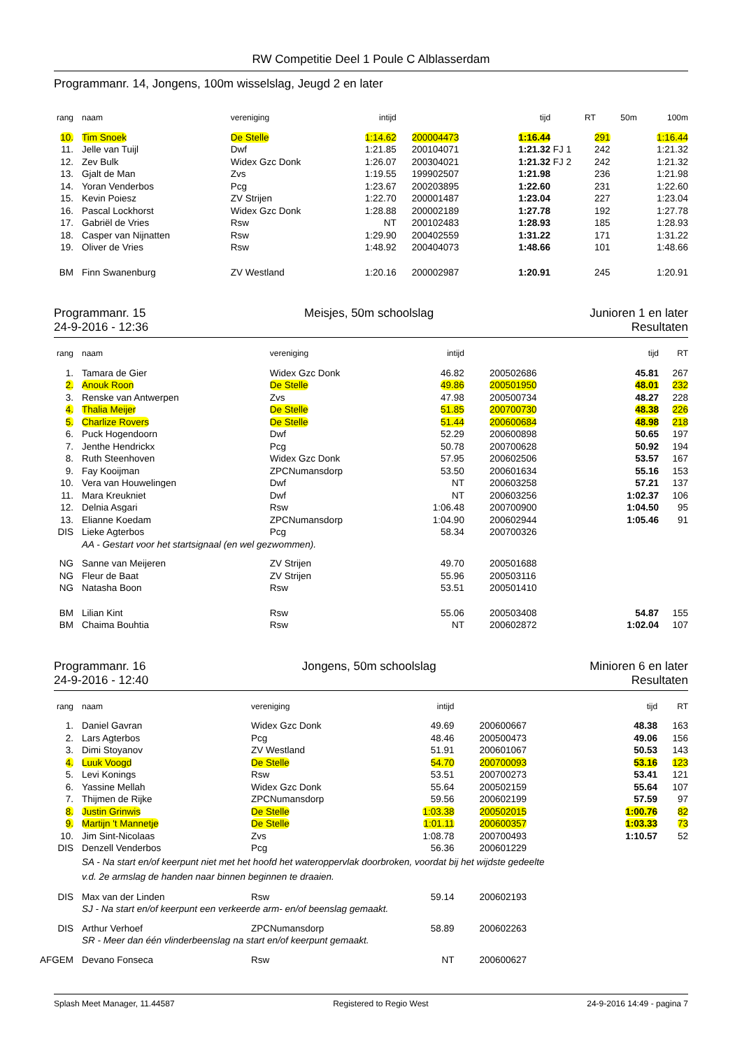RW Competitie Deel 1 Poule C Alblasserdam
Programmanr. 14, Jongens, 100m wisselslag, Jeugd 2 en later
| rang | naam | vereniging | intijd | | tijd | | RT | 50m | 100m |
| --- | --- | --- | --- | --- | --- | --- | --- | --- | --- |
| 10. | Tim Snoek | De Stelle | 1:14.62 | 200004473 | 1:16.44 | | 291 | | 1:16.44 |
| 11. | Jelle van Tuijl | Dwf | 1:21.85 | 200104071 | 1:21.32 | FJ 1 | 242 | | 1:21.32 |
| 12. | Zev Bulk | Widex Gzc Donk | 1:26.07 | 200304021 | 1:21.32 | FJ 2 | 242 | | 1:21.32 |
| 13. | Gjalt de Man | Zvs | 1:19.55 | 199902507 | 1:21.98 | | 236 | | 1:21.98 |
| 14. | Yoran Venderbos | Pcg | 1:23.67 | 200203895 | 1:22.60 | | 231 | | 1:22.60 |
| 15. | Kevin Poiesz | ZV Strijen | 1:22.70 | 200001487 | 1:23.04 | | 227 | | 1:23.04 |
| 16. | Pascal Lockhorst | Widex Gzc Donk | 1:28.88 | 200002189 | 1:27.78 | | 192 | | 1:27.78 |
| 17. | Gabriël de Vries | Rsw | NT | 200102483 | 1:28.93 | | 185 | | 1:28.93 |
| 18. | Casper van Nijnatten | Rsw | 1:29.90 | 200402559 | 1:31.22 | | 171 | | 1:31.22 |
| 19. | Oliver de Vries | Rsw | 1:48.92 | 200404073 | 1:48.66 | | 101 | | 1:48.66 |
| BM | Finn Swanenburg | ZV Westland | 1:20.16 | 200002987 | 1:20.91 | | 245 | | 1:20.91 |
Programmanr. 15
24-9-2016 - 12:36
Meisjes, 50m schoolslag Junioren 1 en later
Resultaten
| rang | naam | vereniging | intijd | | tijd | RT |
| --- | --- | --- | --- | --- | --- | --- |
| 1. | Tamara de Gier | Widex Gzc Donk | 46.82 | 200502686 | 45.81 | 267 |
| 2. | Anouk Roon | De Stelle | 49.86 | 200501950 | 48.01 | 232 |
| 3. | Renske van Antwerpen | Zvs | 47.98 | 200500734 | 48.27 | 228 |
| 4. | Thalia Meijer | De Stelle | 51.85 | 200700730 | 48.38 | 226 |
| 5. | Charlize Rovers | De Stelle | 51.44 | 200600684 | 48.98 | 218 |
| 6. | Puck Hogendoorn | Dwf | 52.29 | 200600898 | 50.65 | 197 |
| 7. | Jenthe Hendrickx | Pcg | 50.78 | 200700628 | 50.92 | 194 |
| 8. | Ruth Steenhoven | Widex Gzc Donk | 57.95 | 200602506 | 53.57 | 167 |
| 9. | Fay Kooijman | ZPCNumansdorp | 53.50 | 200601634 | 55.16 | 153 |
| 10. | Vera van Houwelingen | Dwf | NT | 200603258 | 57.21 | 137 |
| 11. | Mara Kreukniet | Dwf | NT | 200603256 | 1:02.37 | 106 |
| 12. | Delnia Asgari | Rsw | 1:06.48 | 200700900 | 1:04.50 | 95 |
| 13. | Elianne Koedam | ZPCNumansdorp | 1:04.90 | 200602944 | 1:05.46 | 91 |
| DIS | Lieke Agterbos | Pcg | 58.34 | 200700326 | | |
| | AA - Gestart voor het startsignaal (en wel gezwommen). | | | | | |
| NG | Sanne van Meijeren | ZV Strijen | 49.70 | 200501688 | | |
| NG | Fleur de Baat | ZV Strijen | 55.96 | 200503116 | | |
| NG | Natasha Boon | Rsw | 53.51 | 200501410 | | |
| BM | Lilian Kint | Rsw | 55.06 | 200503408 | 54.87 | 155 |
| BM | Chaima Bouhtia | Rsw | NT | 200602872 | 1:02.04 | 107 |
Programmanr. 16
24-9-2016 - 12:40
Jongens, 50m schoolslag Minioren 6 en later
Resultaten
| rang | naam | vereniging | intijd | | tijd | RT |
| --- | --- | --- | --- | --- | --- | --- |
| 1. | Daniel Gavran | Widex Gzc Donk | 49.69 | 200600667 | 48.38 | 163 |
| 2. | Lars Agterbos | Pcg | 48.46 | 200500473 | 49.06 | 156 |
| 3. | Dimi Stoyanov | ZV Westland | 51.91 | 200601067 | 50.53 | 143 |
| 4. | Luuk Voogd | De Stelle | 54.70 | 200700093 | 53.16 | 123 |
| 5. | Levi Konings | Rsw | 53.51 | 200700273 | 53.41 | 121 |
| 6. | Yassine Mellah | Widex Gzc Donk | 55.64 | 200502159 | 55.64 | 107 |
| 7. | Thijmen de Rijke | ZPCNumansdorp | 59.56 | 200602199 | 57.59 | 97 |
| 8. | Justin Grinwis | De Stelle | 1:03.38 | 200502015 | 1:00.76 | 82 |
| 9. | Martijn 't Mannetje | De Stelle | 1:01.11 | 200600357 | 1:03.33 | 73 |
| 10. | Jim Sint-Nicolaas | Zvs | 1:08.78 | 200700493 | 1:10.57 | 52 |
| DIS | Denzell Venderbos | Pcg | 56.36 | 200601229 | | |
| | SA - Na start en/of keerpunt niet met het hoofd het wateroppervlak doorbroken, voordat bij het wijdste gedeelte v.d. 2e armslag de handen naar binnen beginnen te draaien. | | | | | |
| DIS | Max van der Linden | Rsw | 59.14 | 200602193 | | |
| | SJ - Na start en/of keerpunt een verkeerde arm- en/of beenslag gemaakt. | | | | | |
| DIS | Arthur Verhoef | ZPCNumansdorp | 58.89 | 200602263 | | |
| | SR - Meer dan één vlinderbeenslag na start en/of keerpunt gemaakt. | | | | | |
| AFGEM | Devano Fonseca | Rsw | NT | 200600627 | | |
Splash Meet Manager, 11.44587 Registered to Regio West 24-9-2016 14:49 - pagina 7